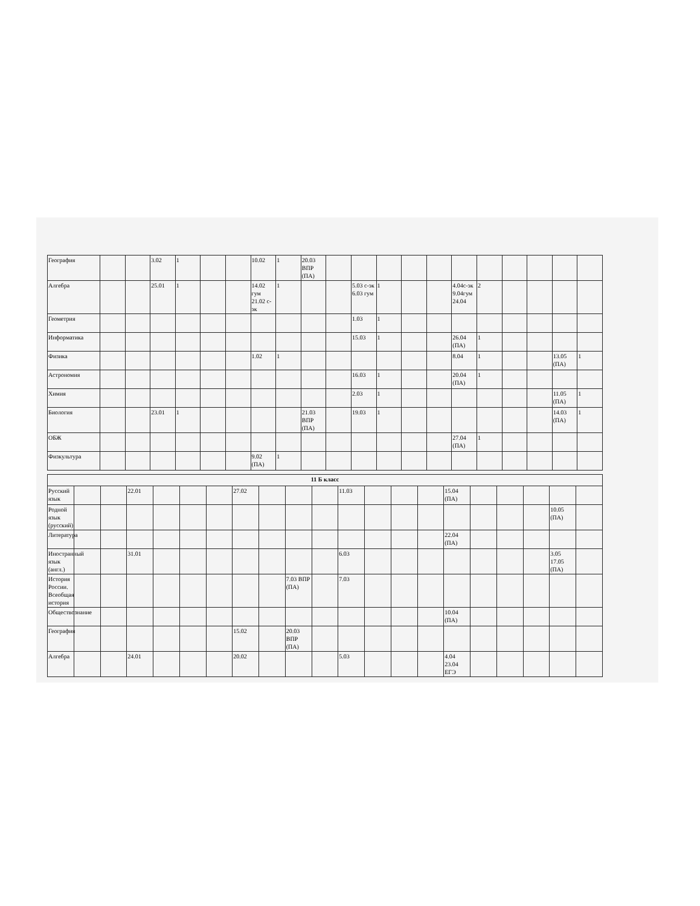| География | | | 3.02 | 1 | | | 10.02 | 1 | 20.03 ВПР (ПА) | | | | | | | | | | | |
| Алгебра | | | 25.01 | 1 | | | 14.02 гум 21.02 с-эк | 1 | | | 5.03 с-эк 6.03 гум | 1 | | | 4.04с-эк 9.04гум 24.04 | 2 | | | | |
| Геометрия | | | | | | | | | | | 1.03 | 1 | | | | | | | | |
| Информатика | | | | | | | | | | | 15.03 | 1 | | | 26.04 (ПА) | 1 | | | | |
| Физика | | | | | | | 1.02 | 1 | | | | | | | 8.04 | 1 | | | 13.05 (ПА) | 1 |
| Астрономия | | | | | | | | | | | 16.03 | 1 | | | 20.04 (ПА) | 1 | | | | |
| Химия | | | | | | | | | | | 2.03 | 1 | | | | | | | 11.05 (ПА) | 1 |
| Биология | | | 23.01 | 1 | | | | | 21.03 ВПР (ПА) | | 19.03 | 1 | | | | | | | 14.03 (ПА) | 1 |
| ОБЖ | | | | | | | | | | | | | | | 27.04 (ПА) | 1 | | | | |
| Физкультура | | | | | | | 9.02 (ПА) | 1 | | | | | | | | | | | | |
| 11 Б класс | | | | | | | | | | | | | | | | | | | | |
| Русский язык | | | 22.01 | | | | 27.02 | | | | 11.03 | | | | 15.04 (ПА) | | | | | |
| Родной язык (русский) | | | | | | | | | | | | | | | | | | | 10.05 (ПА) | |
| Литература | | | | | | | | | | | | | | | 22.04 (ПА) | | | | | |
| Иностранный язык (англ.) | | | 31.01 | | | | | | | | 6.03 | | | | | | | | 3.05 17.05 (ПА) | |
| История России. Всеобщая история | | | | | | | | | 7.03 ВПР (ПА) | | 7.03 | | | | | | | | | |
| Обществознание | | | | | | | | | | | | | | | 10.04 (ПА) | | | | | |
| География | | | | | | | 15.02 | | 20.03 ВПР (ПА) | | | | | | | | | | | |
| Алгебра | | | 24.01 | | | | 20.02 | | | | 5.03 | | | | 4.04 23.04 ЕГЭ | | | | | |